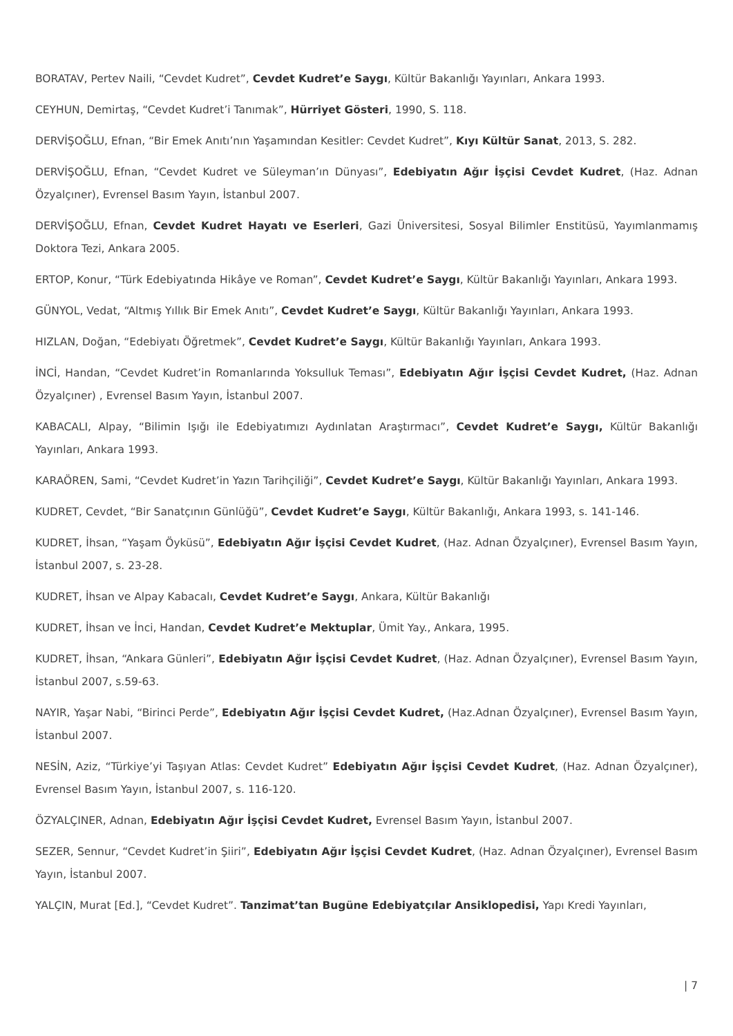BORATAV, Pertev Naili, “Cevdet Kudret”, Cevdet Kudret’e Saygı, Kültür Bakanlığı Yayınları, Ankara 1993.
CEYHUN, Demirtaş, “Cevdet Kudret’i Tanımak”, Hürriyet Gösteri, 1990, S. 118.
DERVİŞOĞLU, Efnan, “Bir Emek Anıtı’nın Yaşamından Kesitler: Cevdet Kudret”, Kıyı Kültür Sanat, 2013, S. 282.
DERVİŞOĞLU, Efnan, “Cevdet Kudret ve Süleyman’ın Dünyası”, Edebiyatın Ağır İşçisi Cevdet Kudret, (Haz. Adnan Özyalçıner), Evrensel Basım Yayın, İstanbul 2007.
DERVİŞOĞLU, Efnan, Cevdet Kudret Hayatı ve Eserleri, Gazi Üniversitesi, Sosyal Bilimler Enstitüsü, Yayımlanmamış Doktora Tezi, Ankara 2005.
ERTOP, Konur, “Türk Edebiyatında Hikâye ve Roman”, Cevdet Kudret’e Saygı, Kültür Bakanlığı Yayınları, Ankara 1993.
GÜNYOL, Vedat, “Altmış Yıllık Bir Emek Anıtı”, Cevdet Kudret’e Saygı, Kültür Bakanlığı Yayınları, Ankara 1993.
HIZLAN, Doğan, “Edebiyatı Öğretmek”, Cevdet Kudret’e Saygı, Kültür Bakanlığı Yayınları, Ankara 1993.
İNCİ, Handan, “Cevdet Kudret’in Romanlarında Yoksulluk Teması”, Edebiyatın Ağır İşçisi Cevdet Kudret, (Haz. Adnan Özyalçıner) , Evrensel Basım Yayın, İstanbul 2007.
KABACALI, Alpay, “Bilimin Işığı ile Edebiyatımızı Aydınlatan Araştırmacı”, Cevdet Kudret’e Saygı, Kültür Bakanlığı Yayınları, Ankara 1993.
KARAÖREN, Sami, “Cevdet Kudret’in Yazın Tarihçiliği”, Cevdet Kudret’e Saygı, Kültür Bakanlığı Yayınları, Ankara 1993.
KUDRET, Cevdet, “Bir Sanatçının Günlüğü”, Cevdet Kudret’e Saygı, Kültür Bakanlığı, Ankara 1993, s. 141-146.
KUDRET, İhsan, “Yaşam Öyküsü”, Edebiyatın Ağır İşçisi Cevdet Kudret, (Haz. Adnan Özyalçıner), Evrensel Basım Yayın, İstanbul 2007, s. 23-28.
KUDRET, İhsan ve Alpay Kabacalı, Cevdet Kudret’e Saygı, Ankara, Kültür Bakanlığı
KUDRET, İhsan ve İnci, Handan, Cevdet Kudret’e Mektuplar, Ümit Yay., Ankara, 1995.
KUDRET, İhsan, “Ankara Günleri”, Edebiyatın Ağır İşçisi Cevdet Kudret, (Haz. Adnan Özyalçıner), Evrensel Basım Yayın, İstanbul 2007, s.59-63.
NAYIR, Yaşar Nabi, “Birinci Perde”, Edebiyatın Ağır İşçisi Cevdet Kudret, (Haz.Adnan Özyalçıner), Evrensel Basım Yayın, İstanbul 2007.
NESİN, Aziz, “Türkiye’yi Taşıyan Atlas: Cevdet Kudret” Edebiyatın Ağır İşçisi Cevdet Kudret, (Haz. Adnan Özyalçıner), Evrensel Basım Yayın, İstanbul 2007, s. 116-120.
ÖZYALÇINER, Adnan, Edebiyatın Ağır İşçisi Cevdet Kudret, Evrensel Basım Yayın, İstanbul 2007.
SEZER, Sennur, “Cevdet Kudret’in Şiiri”, Edebiyatın Ağır İşçisi Cevdet Kudret, (Haz. Adnan Özyalçıner), Evrensel Basım Yayın, İstanbul 2007.
YALÇIN, Murat [Ed.], “Cevdet Kudret”. Tanzimat’tan Bugüne Edebiyatçılar Ansiklopedisi, Yapı Kredi Yayınları,
| 7